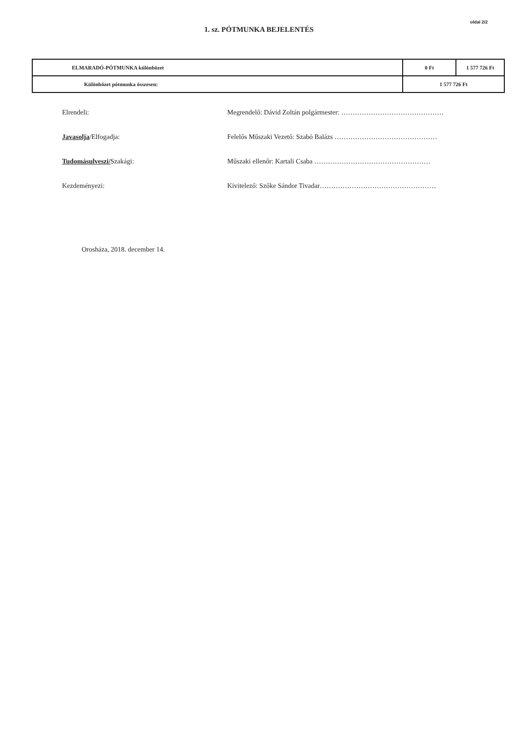oldal 2/2
1. sz. PÓTMUNKA BEJELENTÉS
| ELMARADÓ-PÓTMUNKA különbözet | 0 Ft | 1 577 726 Ft |
| Különbözet pótmunka összesen: | 1 577 726 Ft | |
Elrendeli: Megrendelő: Dávid Zoltán polgármester: ………………………………………
Javasolja/Elfogadja: Felelős Műszaki Vezető: Szabó Balázs ………………………………………
Tudomásulveszi/Szakági: Műszaki ellenőr: Kartali Csaba ……………………………………………
Kezdeményezi: Kivitelező: Szőke Sándor Tivadar……………………………………………
Orosháza, 2018. december 14.